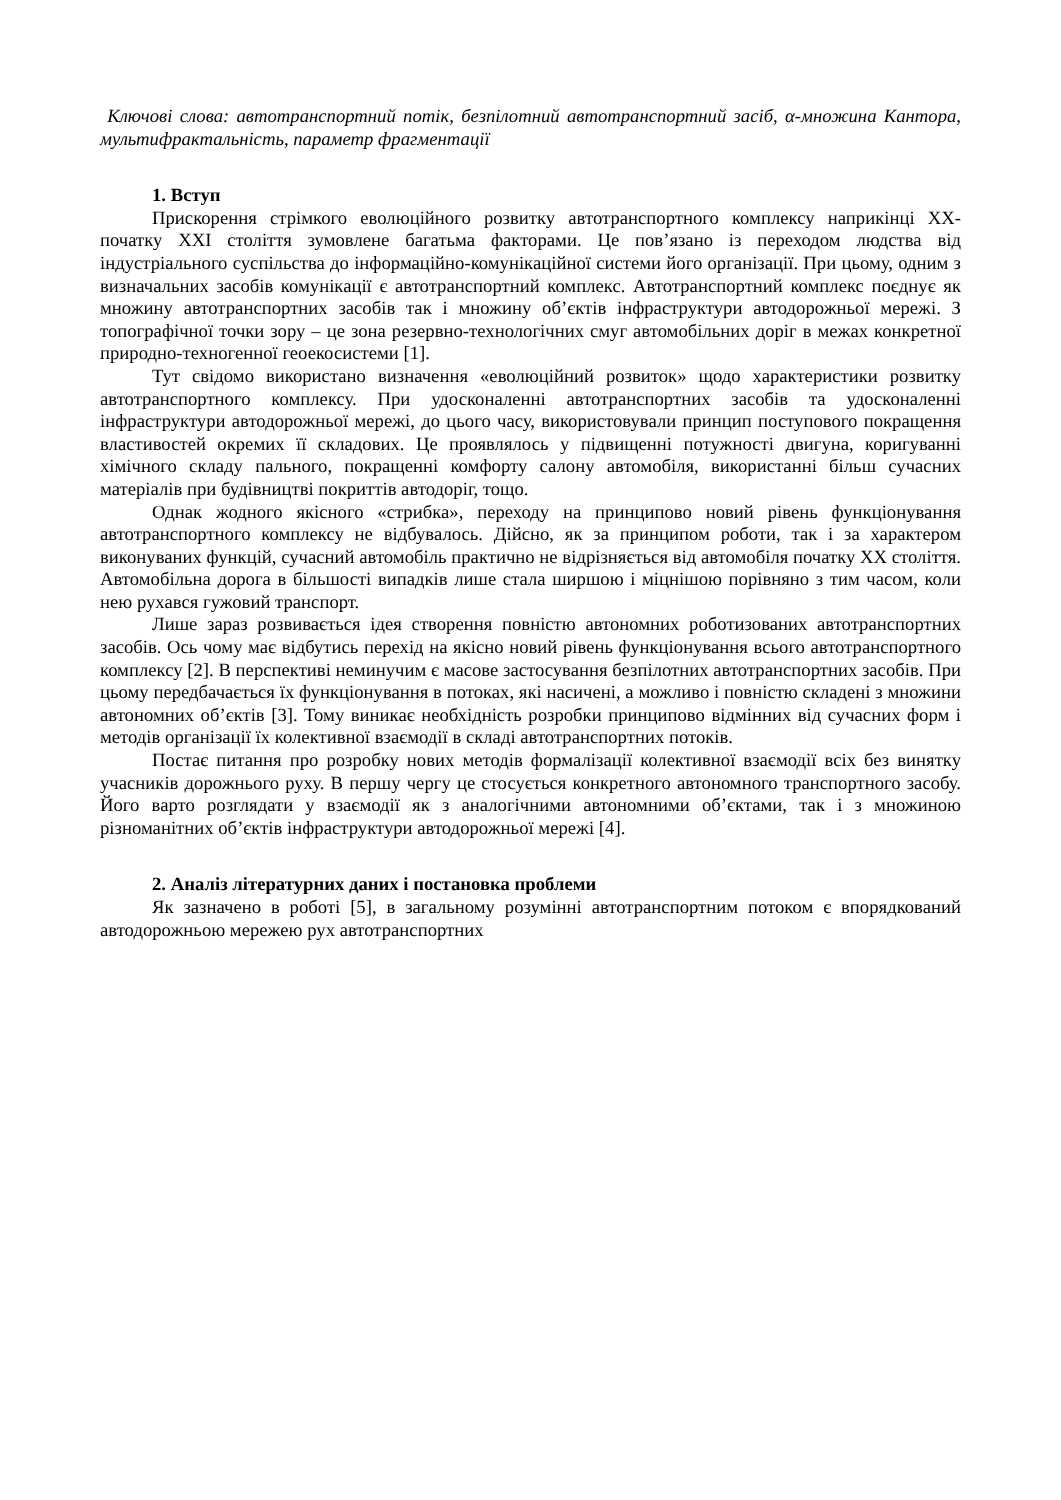Ключові слова: автотранспортний потік, безпілотний автотранспортний засіб, α-множина Кантора, мультифрактальність, параметр фрагментації
1. Вступ
Прискорення стрімкого еволюційного розвитку автотранспортного комплексу наприкінці ХХ-початку ХХІ століття зумовлене багатьма факторами. Це пов’язано із переходом людства від індустріального суспільства до інформаційно-комунікаційної системи його організації. При цьому, одним з визначальних засобів комунікації є автотранспортний комплекс. Автотранспортний комплекс поєднує як множину автотранспортних засобів так і множину об’єктів інфраструктури автодорожньої мережі. З топографічної точки зору – це зона резервно-технологічних смуг автомобільних доріг в межах конкретної природно-техногенної геоекосистеми [1].
Тут свідомо використано визначення «еволюційний розвиток» щодо характеристики розвитку автотранспортного комплексу. При удосконаленні автотранспортних засобів та удосконаленні інфраструктури автодорожньої мережі, до цього часу, використовували принцип поступового покращення властивостей окремих її складових. Це проявлялось у підвищенні потужності двигуна, коригуванні хімічного складу пального, покращенні комфорту салону автомобіля, використанні більш сучасних матеріалів при будівництві покриттів автодоріг, тощо.
Однак жодного якісного «стрибка», переходу на принципово новий рівень функціонування автотранспортного комплексу не відбувалось. Дійсно, як за принципом роботи, так і за характером виконуваних функцій, сучасний автомобіль практично не відрізняється від автомобіля початку ХХ століття. Автомобільна дорога в більшості випадків лише стала ширшою і міцнішою порівняно з тим часом, коли нею рухався гужовий транспорт.
Лише зараз розвивається ідея створення повністю автономних роботизованих автотранспортних засобів. Ось чому має відбутись перехід на якісно новий рівень функціонування всього автотранспортного комплексу [2]. В перспективі неминучим є масове застосування безпілотних автотранспортних засобів. При цьому передбачається їх функціонування в потоках, які насичені, а можливо і повністю складені з множини автономних об’єктів [3]. Тому виникає необхідність розробки принципово відмінних від сучасних форм і методів організації їх колективної взаємодії в складі автотранспортних потоків.
Постає питання про розробку нових методів формалізації колективної взаємодії всіх без винятку учасників дорожнього руху. В першу чергу це стосується конкретного автономного транспортного засобу. Його варто розглядати у взаємодії як з аналогічними автономними об’єктами, так і з множиною різноманітних об’єктів інфраструктури автодорожньої мережі [4].
2. Аналіз літературних даних і постановка проблеми
Як зазначено в роботі [5], в загальному розумінні автотранспортним потоком є впорядкований автодорожньою мережею рух автотранспортних